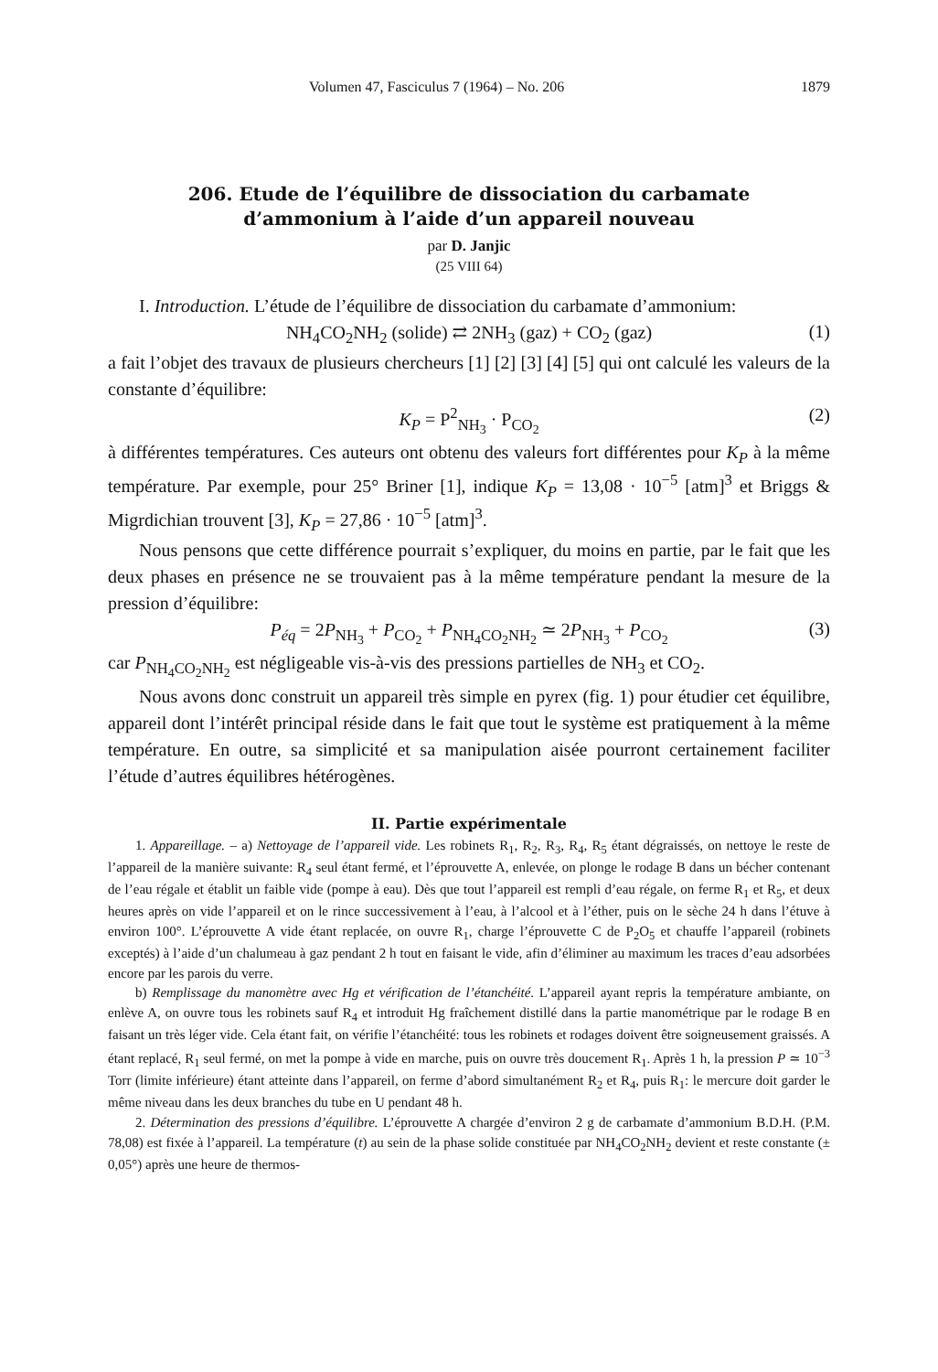Volumen 47, Fasciculus 7 (1964) – No. 206 1879
206. Etude de l’équilibre de dissociation du carbamate
d’ammonium à l’aide d’un appareil nouveau
par D. Janjic
(25 VIII 64)
I. Introduction. L’étude de l’équilibre de dissociation du carbamate d’ammonium:
NH<sub>4</sub>CO<sub>2</sub>NH<sub>2</sub> (solide) ⇄ 2NH<sub>3</sub> (gaz) + CO<sub>2</sub> (gaz) (1)
a fait l’objet des travaux de plusieurs chercheurs [1] [2] [3] [4] [5] qui ont calculé les valeurs de la constante d’équilibre:
K<sub>P</sub> = P<sup>2</sup><sub>NH<sub>3</sub></sub> · P<sub>CO<sub>2</sub></sub> (2)
à différentes températures. Ces auteurs ont obtenu des valeurs fort différentes pour K<sub>P</sub> à la même température. Par exemple, pour 25° Briner [1], indique K<sub>P</sub> = 13,08 · 10<sup>−5</sup> [atm]<sup>3</sup> et Briggs & Migrdichian trouvent [3], K<sub>P</sub> = 27,86 · 10<sup>−5</sup> [atm]<sup>3</sup>.
Nous pensons que cette différence pourrait s’expliquer, du moins en partie, par le fait que les deux phases en présence ne se trouvaient pas à la même température pendant la mesure de la pression d’équilibre:
P<sub>éq</sub> = 2P<sub>NH<sub>3</sub></sub> + P<sub>CO<sub>2</sub></sub> + P<sub>NH<sub>4</sub>CO<sub>2</sub>NH<sub>2</sub></sub> ≃ 2P<sub>NH<sub>3</sub></sub> + P<sub>CO<sub>2</sub></sub> (3)
car P<sub>NH<sub>4</sub>CO<sub>2</sub>NH<sub>2</sub></sub> est négligeable vis-à-vis des pressions partielles de NH<sub>3</sub> et CO<sub>2</sub>.
Nous avons donc construit un appareil très simple en pyrex (fig. 1) pour étudier cet équilibre, appareil dont l’intérêt principal réside dans le fait que tout le système est pratiquement à la même température. En outre, sa simplicité et sa manipulation aisée pourront certainement faciliter l’étude d’autres équilibres hétérogènes.
II. Partie expérimentale
1. Appareillage. – a) Nettoyage de l’appareil vide. Les robinets R<sub>1</sub>, R<sub>2</sub>, R<sub>3</sub>, R<sub>4</sub>, R<sub>5</sub> étant dégraissés, on nettoye le reste de l’appareil de la manière suivante: R<sub>4</sub> seul étant fermé, et l’éprouvette A, enlevée, on plonge le rodage B dans un bécher contenant de l’eau régale et établit un faible vide (pompe à eau). Dès que tout l’appareil est rempli d’eau régale, on ferme R<sub>1</sub> et R<sub>5</sub>, et deux heures après on vide l’appareil et on le rince successivement à l’eau, à l’alcool et à l’éther, puis on le sèche 24 h dans l’étuve à environ 100°. L’éprouvette A vide étant replacée, on ouvre R<sub>1</sub>, charge l’éprouvette C de P<sub>2</sub>O<sub>5</sub> et chauffe l’appareil (robinets exceptés) à l’aide d’un chalumeau à gaz pendant 2 h tout en faisant le vide, afin d’éliminer au maximum les traces d’eau adsorbées encore par les parois du verre.
b) Remplissage du manomètre avec Hg et vérification de l’étanchéité. L’appareil ayant repris la température ambiante, on enlève A, on ouvre tous les robinets sauf R<sub>4</sub> et introduit Hg fraîchement distillé dans la partie manométrique par le rodage B en faisant un très léger vide. Cela étant fait, on vérifie l’étanchéité: tous les robinets et rodages doivent être soigneusement graissés. A étant replacé, R<sub>1</sub> seul fermé, on met la pompe à vide en marche, puis on ouvre très doucement R<sub>1</sub>. Après 1 h, la pression P ≃ 10<sup>−3</sup> Torr (limite inférieure) étant atteinte dans l’appareil, on ferme d’abord simultanément R<sub>2</sub> et R<sub>4</sub>, puis R<sub>1</sub>: le mercure doit garder le même niveau dans les deux branches du tube en U pendant 48 h.
2. Détermination des pressions d’équilibre. L’éprouvette A chargée d’environ 2 g de carbamate d’ammonium B.D.H. (P.M. 78,08) est fixée à l’appareil. La température (t) au sein de la phase solide constituée par NH<sub>4</sub>CO<sub>2</sub>NH<sub>2</sub> devient et reste constante (± 0,05°) après une heure de thermos-